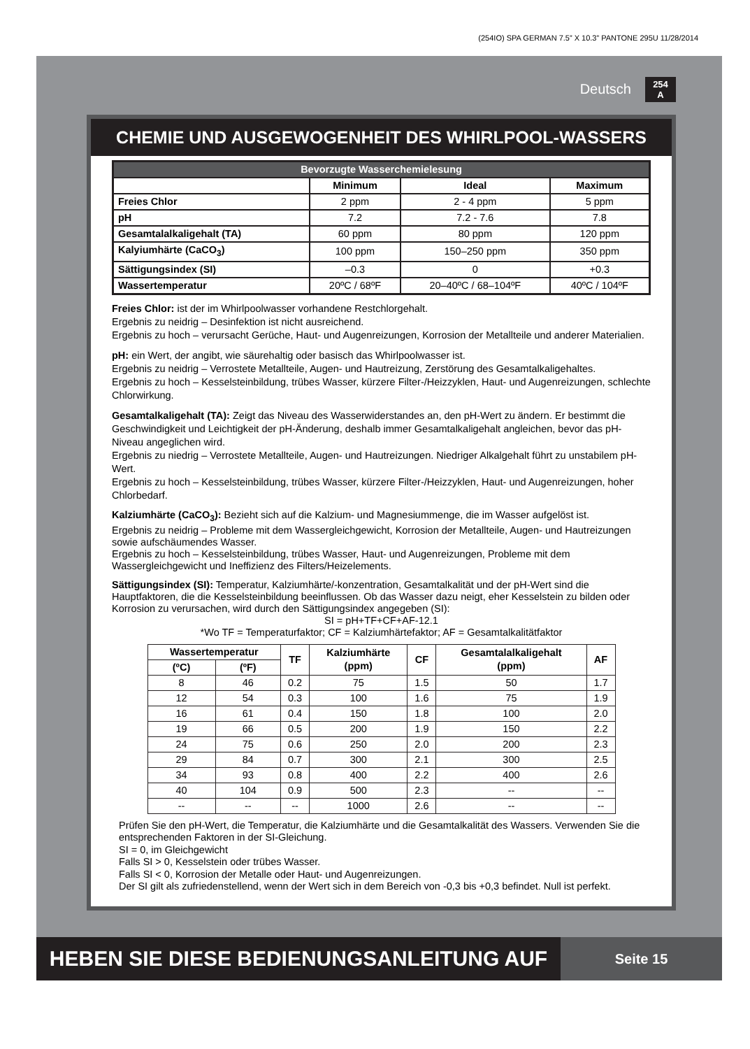(254IO) SPA GERMAN 7.5” X 10.3” PANTONE 295U 11/28/2014
Deutsch 254
A
CHEMIE UND AUSGEWOGENHEIT DES WHIRLPOOL-WASSERS
| Bevorzugte Wasserchemielesung | | | |
| --- | --- | --- | --- |
| | Minimum | Ideal | Maximum |
| Freies Chlor | 2 ppm | 2 - 4 ppm | 5 ppm |
| pH | 7.2 | 7.2 - 7.6 | 7.8 |
| Gesamtalalkaligehalt (TA) | 60 ppm | 80 ppm | 120 ppm |
| Kalyiumhärte (CaCO<sub>3</sub>) | 100 ppm | 150–250 ppm | 350 ppm |
| Sättigungsindex (SI) | –0.3 | 0 | +0.3 |
| Wassertemperatur | 20ºC / 68ºF | 20–40ºC / 68–104ºF | 40ºC / 104ºF |
Freies Chlor: ist der im Whirlpoolwasser vorhandene Restchlorgehalt.
Ergebnis zu neidrig – Desinfektion ist nicht ausreichend.
Ergebnis zu hoch – verursacht Gerüche, Haut- und Augenreizungen, Korrosion der Metallteile und anderer Materialien.
pH: ein Wert, der angibt, wie säurehaltig oder basisch das Whirlpoolwasser ist.
Ergebnis zu neidrig – Verrostete Metallteile, Augen- und Hautreizung, Zerstörung des Gesamtalkaligehaltes.
Ergebnis zu hoch – Kesselsteinbildung, trübes Wasser, kürzere Filter-/Heizzyklen, Haut- und Augenreizungen, schlechte Chlorwirkung.
Gesamtalkaligehalt (TA): Zeigt das Niveau des Wasserwiderstandes an, den pH-Wert zu ändern. Er bestimmt die Geschwindigkeit und Leichtigkeit der pH-Änderung, deshalb immer Gesamtalkaligehalt angleichen, bevor das pH-Niveau angeglichen wird.
Ergebnis zu niedrig – Verrostete Metallteile, Augen- und Hautreizungen. Niedriger Alkalgehalt führt zu unstabilem pH-Wert.
Ergebnis zu hoch – Kesselsteinbildung, trübes Wasser, kürzere Filter-/Heizzyklen, Haut- und Augenreizungen, hoher Chlorbedarf.
Kalziumhärte (CaCO<sub>3</sub>): Bezieht sich auf die Kalzium- und Magnesiummenge, die im Wasser aufgelöst ist.
Ergebnis zu neidrig – Probleme mit dem Wassergleichgewicht, Korrosion der Metallteile, Augen- und Hautreizungen sowie aufschäumendes Wasser.
Ergebnis zu hoch – Kesselsteinbildung, trübes Wasser, Haut- und Augenreizungen, Probleme mit dem Wassergleichgewicht und Ineffizienz des Filters/Heizelements.
Sättigungsindex (SI): Temperatur, Kalziumhärte/-konzentration, Gesamtalkalität und der pH-Wert sind die Hauptfaktoren, die die Kesselsteinbildung beeinflussen. Ob das Wasser dazu neigt, eher Kesselstein zu bilden oder Korrosion zu verursachen, wird durch den Sättigungsindex angegeben (SI):
SI = pH+TF+CF+AF-12.1
*Wo TF = Temperaturfaktor; CF = Kalziumhärtefaktor; AF = Gesamtalkalitätfaktor
| Wassertemperatur | | TF | Kalziumhärte (ppm) | CF | Gesamtalalkaligehalt (ppm) | AF |
| --- | --- | --- | --- | --- | --- | --- |
| (ºC) | (ºF) | | | | | |
| 8 | 46 | 0.2 | 75 | 1.5 | 50 | 1.7 |
| 12 | 54 | 0.3 | 100 | 1.6 | 75 | 1.9 |
| 16 | 61 | 0.4 | 150 | 1.8 | 100 | 2.0 |
| 19 | 66 | 0.5 | 200 | 1.9 | 150 | 2.2 |
| 24 | 75 | 0.6 | 250 | 2.0 | 200 | 2.3 |
| 29 | 84 | 0.7 | 300 | 2.1 | 300 | 2.5 |
| 34 | 93 | 0.8 | 400 | 2.2 | 400 | 2.6 |
| 40 | 104 | 0.9 | 500 | 2.3 | -- | -- |
| -- | -- | -- | 1000 | 2.6 | -- | -- |
Prüfen Sie den pH-Wert, die Temperatur, die Kalziumhärte und die Gesamtalkalität des Wassers. Verwenden Sie die entsprechenden Faktoren in der SI-Gleichung.
SI = 0, im Gleichgewicht
Falls SI > 0, Kesselstein oder trübes Wasser.
Falls SI < 0, Korrosion der Metalle oder Haut- und Augenreizungen.
Der SI gilt als zufriedenstellend, wenn der Wert sich in dem Bereich von -0,3 bis +0,3 befindet. Null ist perfekt.
HEBEN SIE DIESE BEDIENUNGSANLEITUNG AUF
Seite 15